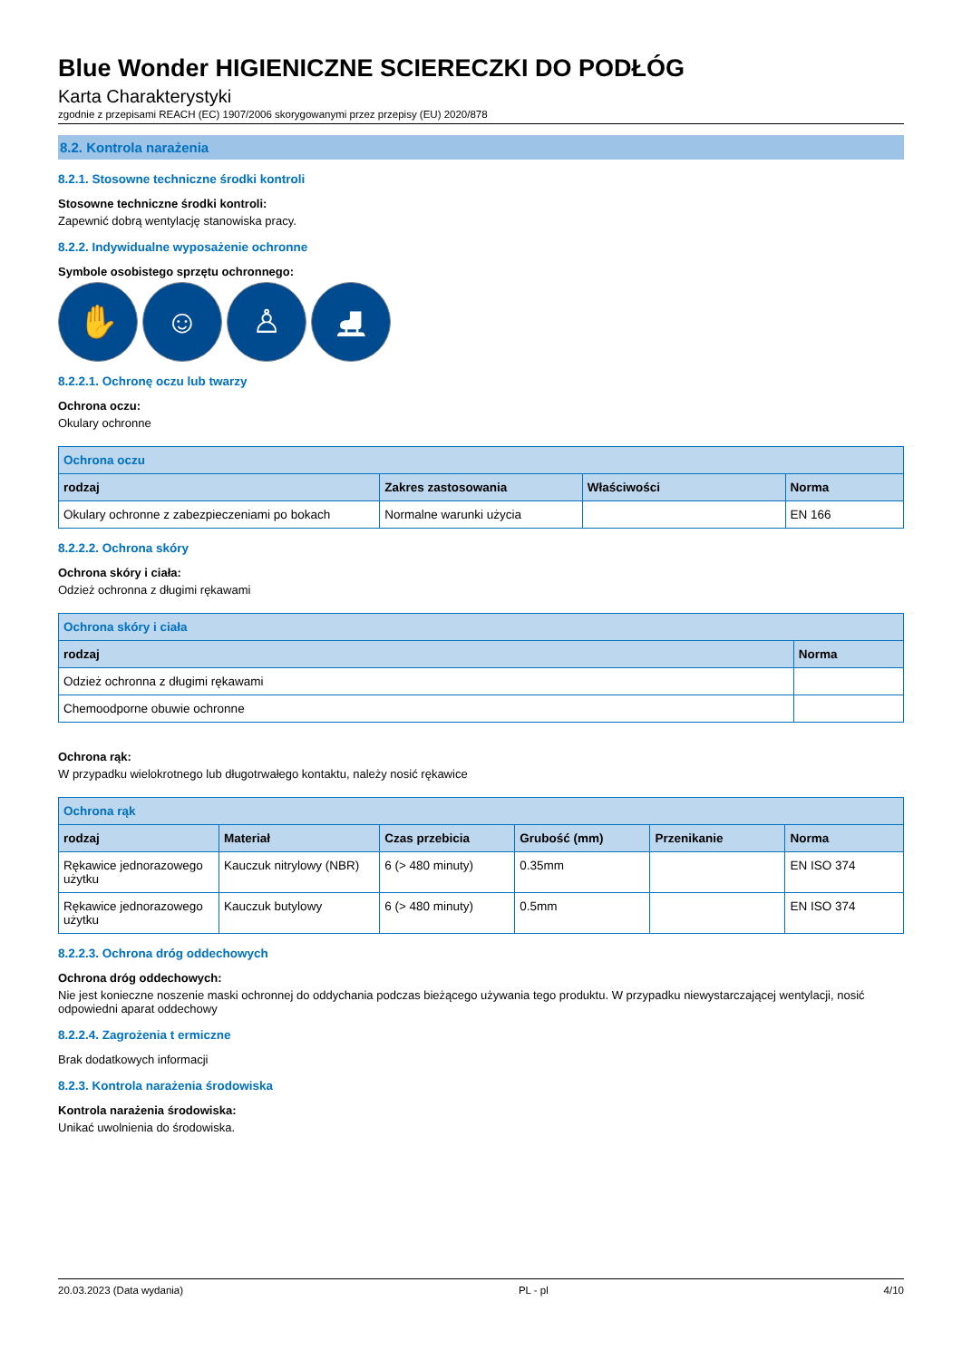Blue Wonder HIGIENICZNE SCIERECZKI DO PODŁÓG
Karta Charakterystyki
zgodnie z przepisami REACH (EC) 1907/2006 skorygowanymi przez przepisy (EU) 2020/878
8.2. Kontrola narażenia
8.2.1. Stosowne techniczne środki kontroli
Stosowne techniczne środki kontroli:
Zapewnić dobrą wentylację stanowiska pracy.
8.2.2. Indywidualne wyposażenie ochronne
Symbole osobistego sprzętu ochronnego:
✋ ☺ ♙ ⛸
8.2.2.1. Ochronę oczu lub twarzy
Ochrona oczu:
Okulary ochronne
| Ochrona oczu | | | |
| --- | --- | --- | --- |
| rodzaj | Zakres zastosowania | Właściwości | Norma |
| Okulary ochronne z zabezpieczeniami po bokach | Normalne warunki użycia | | EN 166 |
8.2.2.2. Ochrona skóry
Ochrona skóry i ciała:
Odzież ochronna z długimi rękawami
| Ochrona skóry i ciała | |
| --- | --- |
| rodzaj | Norma |
| Odzież ochronna z długimi rękawami | |
| Chemoodporne obuwie ochronne | |
Ochrona rąk:
W przypadku wielokrotnego lub długotrwałego kontaktu, należy nosić rękawice
| Ochrona rąk | | | | | |
| --- | --- | --- | --- | --- | --- |
| rodzaj | Materiał | Czas przebicia | Grubość (mm) | Przenikanie | Norma |
| Rękawice jednorazowego użytku | Kauczuk nitrylowy (NBR) | 6 (> 480 minuty) | 0.35mm | | EN ISO 374 |
| Rękawice jednorazowego użytku | Kauczuk butylowy | 6 (> 480 minuty) | 0.5mm | | EN ISO 374 |
8.2.2.3. Ochrona dróg oddechowych
Ochrona dróg oddechowych:
Nie jest konieczne noszenie maski ochronnej do oddychania podczas bieżącego używania tego produktu. W przypadku niewystarczającej wentylacji, nosić odpowiedni aparat oddechowy
8.2.2.4. Zagrożenia t ermiczne
Brak dodatkowych informacji
8.2.3. Kontrola narażenia środowiska
Kontrola narażenia środowiska:
Unikać uwolnienia do środowiska.
20.03.2023 (Data wydania) PL - pl 4/10